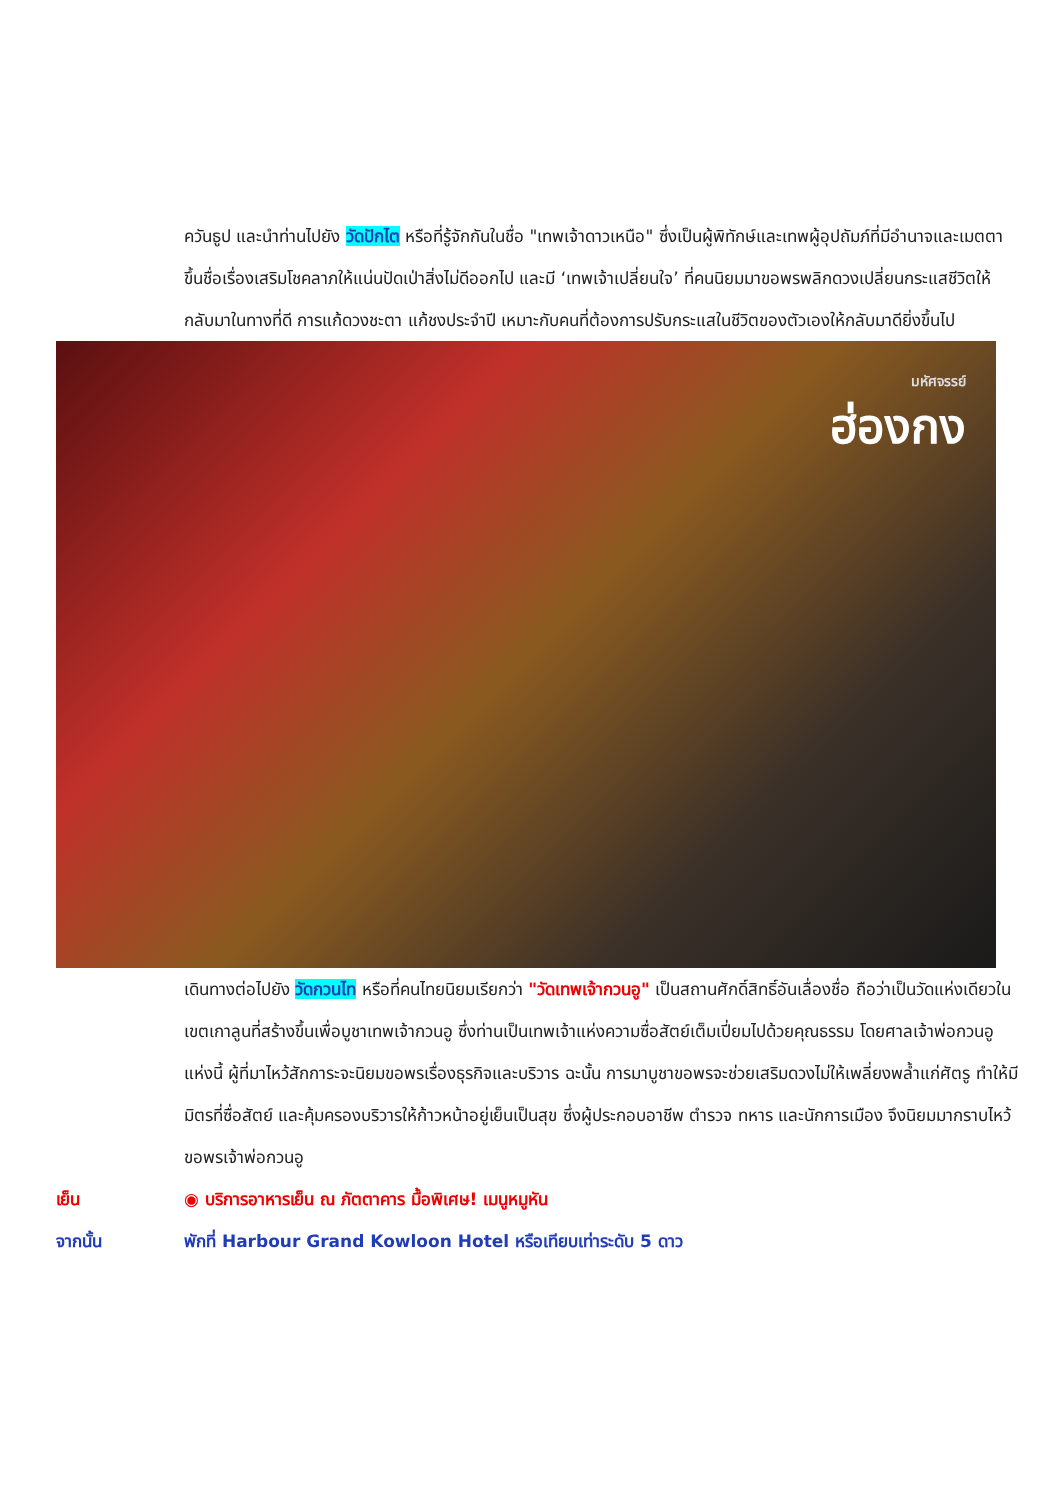ควันธูป และนำท่านไปยัง วัดปักไต หรือที่รู้จักกันในชื่อ "เทพเจ้าดาวเหนือ" ซึ่งเป็นผู้พิทักษ์และเทพผู้อุปถัมภ์ที่มีอำนาจและเมตตา ขึ้นชื่อเรื่องเสริมโชคลาภให้แน่นปัดเป่าสิ่งไม่ดีออกไป และมี ‘เทพเจ้าเปลี่ยนใจ’ ที่คนนิยมมาขอพรพลิกดวงเปลี่ยนกระแสชีวิตให้กลับมาในทางที่ดี การแก้ดวงชะตา แก้ชงประจำปี เหมาะกับคนที่ต้องการปรับกระแสในชีวิตของตัวเองให้กลับมาดียิ่งขึ้นไป
มหัศจรรย์
ฮ่องกง
เดินทางต่อไปยัง วัดกวนไท หรือที่คนไทยนิยมเรียกว่า "วัดเทพเจ้ากวนอู" เป็นสถานศักดิ์สิทธิ์อันเลื่องชื่อ ถือว่าเป็นวัดแห่งเดียวในเขตเกาลูนที่สร้างขึ้นเพื่อบูชาเทพเจ้ากวนอู ซึ่งท่านเป็นเทพเจ้าแห่งความซื่อสัตย์เต็มเปี่ยมไปด้วยคุณธรรม โดยศาลเจ้าพ่อกวนอูแห่งนี้ ผู้ที่มาไหว้สักการะจะนิยมขอพรเรื่องธุรกิจและบริวาร ฉะนั้น การมาบูชาขอพรจะช่วยเสริมดวงไม่ให้เพลี่ยงพล้ำแก่ศัตรู ทำให้มีมิตรที่ซื่อสัตย์ และคุ้มครองบริวารให้ก้าวหน้าอยู่เย็นเป็นสุข ซึ่งผู้ประกอบอาชีพ ตำรวจ ทหาร และนักการเมือง จึงนิยมมากราบไหว้ขอพรเจ้าพ่อกวนอู
เย็น ◉ บริการอาหารเย็น ณ ภัตตาคาร มื้อพิเศษ! เมนูหมูหัน
จากนั้น พักที่ Harbour Grand Kowloon Hotel หรือเทียบเท่าระดับ 5 ดาว